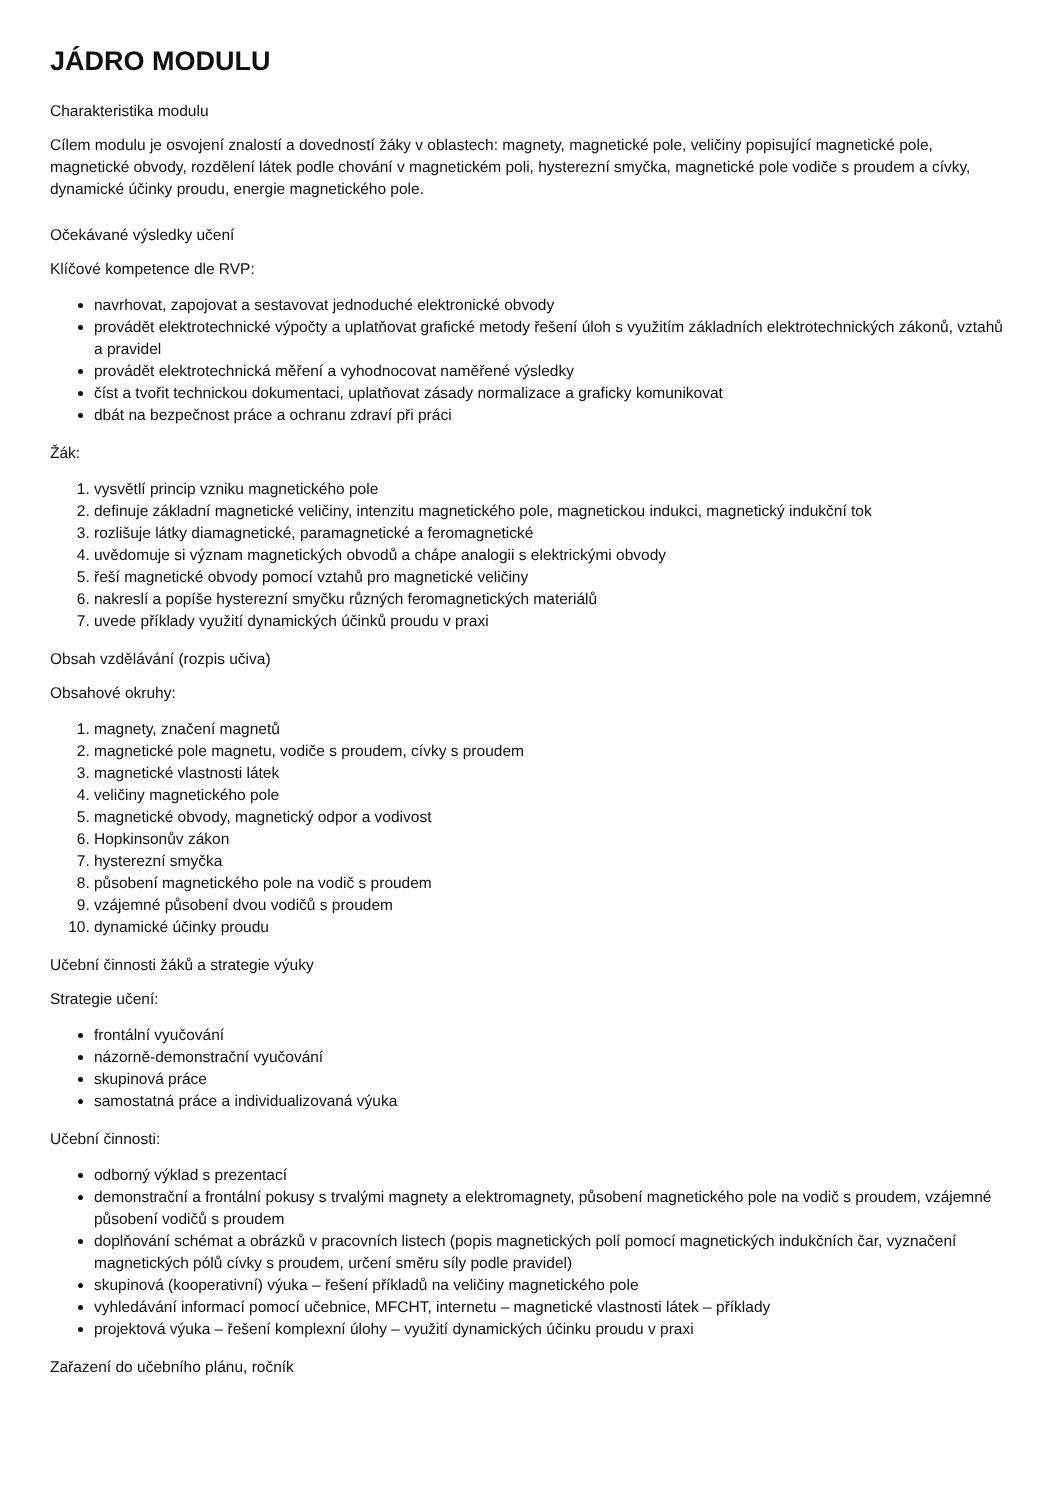JÁDRO MODULU
Charakteristika modulu
Cílem modulu je osvojení znalostí a dovedností žáky v oblastech: magnety, magnetické pole, veličiny popisující magnetické pole, magnetické obvody, rozdělení látek podle chování v magnetickém poli, hysterezní smyčka, magnetické pole vodiče s proudem a cívky, dynamické účinky proudu, energie magnetického pole.
Očekávané výsledky učení
Klíčové kompetence dle RVP:
navrhovat, zapojovat a sestavovat jednoduché elektronické obvody
provádět elektrotechnické výpočty a uplatňovat grafické metody řešení úloh s využitím základních elektrotechnických zákonů, vztahů a pravidel
provádět elektrotechnická měření a vyhodnocovat naměřené výsledky
číst a tvořit technickou dokumentaci, uplatňovat zásady normalizace a graficky komunikovat
dbát na bezpečnost práce a ochranu zdraví při práci
Žák:
1. vysvětlí princip vzniku magnetického pole
2. definuje základní magnetické veličiny, intenzitu magnetického pole, magnetickou indukci, magnetický indukční tok
3. rozlišuje látky diamagnetické, paramagnetické a feromagnetické
4. uvědomuje si význam magnetických obvodů a chápe analogii s elektrickými obvody
5. řeší magnetické obvody pomocí vztahů pro magnetické veličiny
6. nakreslí a popíše hysterezní smyčku různých feromagnetických materiálů
7. uvede příklady využití dynamických účinků proudu v praxi
Obsah vzdělávání (rozpis učiva)
Obsahové okruhy:
1. magnety, značení magnetů
2. magnetické pole magnetu, vodiče s proudem, cívky s proudem
3. magnetické vlastnosti látek
4. veličiny magnetického pole
5. magnetické obvody, magnetický odpor a vodivost
6. Hopkinsonův zákon
7. hysterezní smyčka
8. působení magnetického pole na vodič s proudem
9. vzájemné působení dvou vodičů s proudem
10. dynamické účinky proudu
Učební činnosti žáků a strategie výuky
Strategie učení:
frontální vyučování
názorně-demonstrační vyučování
skupinová práce
samostatná práce a individualizovaná výuka
Učební činnosti:
odborný výklad s prezentací
demonstrační a frontální pokusy s trvalými magnety a elektromagnety, působení magnetického pole na vodič s proudem, vzájemné působení vodičů s proudem
doplňování schémat a obrázků v pracovních listech (popis magnetických polí pomocí magnetických indukčních čar, vyznačení magnetických pólů cívky s proudem, určení směru síly podle pravidel)
skupinová (kooperativní) výuka – řešení příkladů na veličiny magnetického pole
vyhledávání informací pomocí učebnice, MFCHT, internetu – magnetické vlastnosti látek – příklady
projektová výuka – řešení komplexní úlohy – využití dynamických účinku proudu v praxi
Zařazení do učebního plánu, ročník